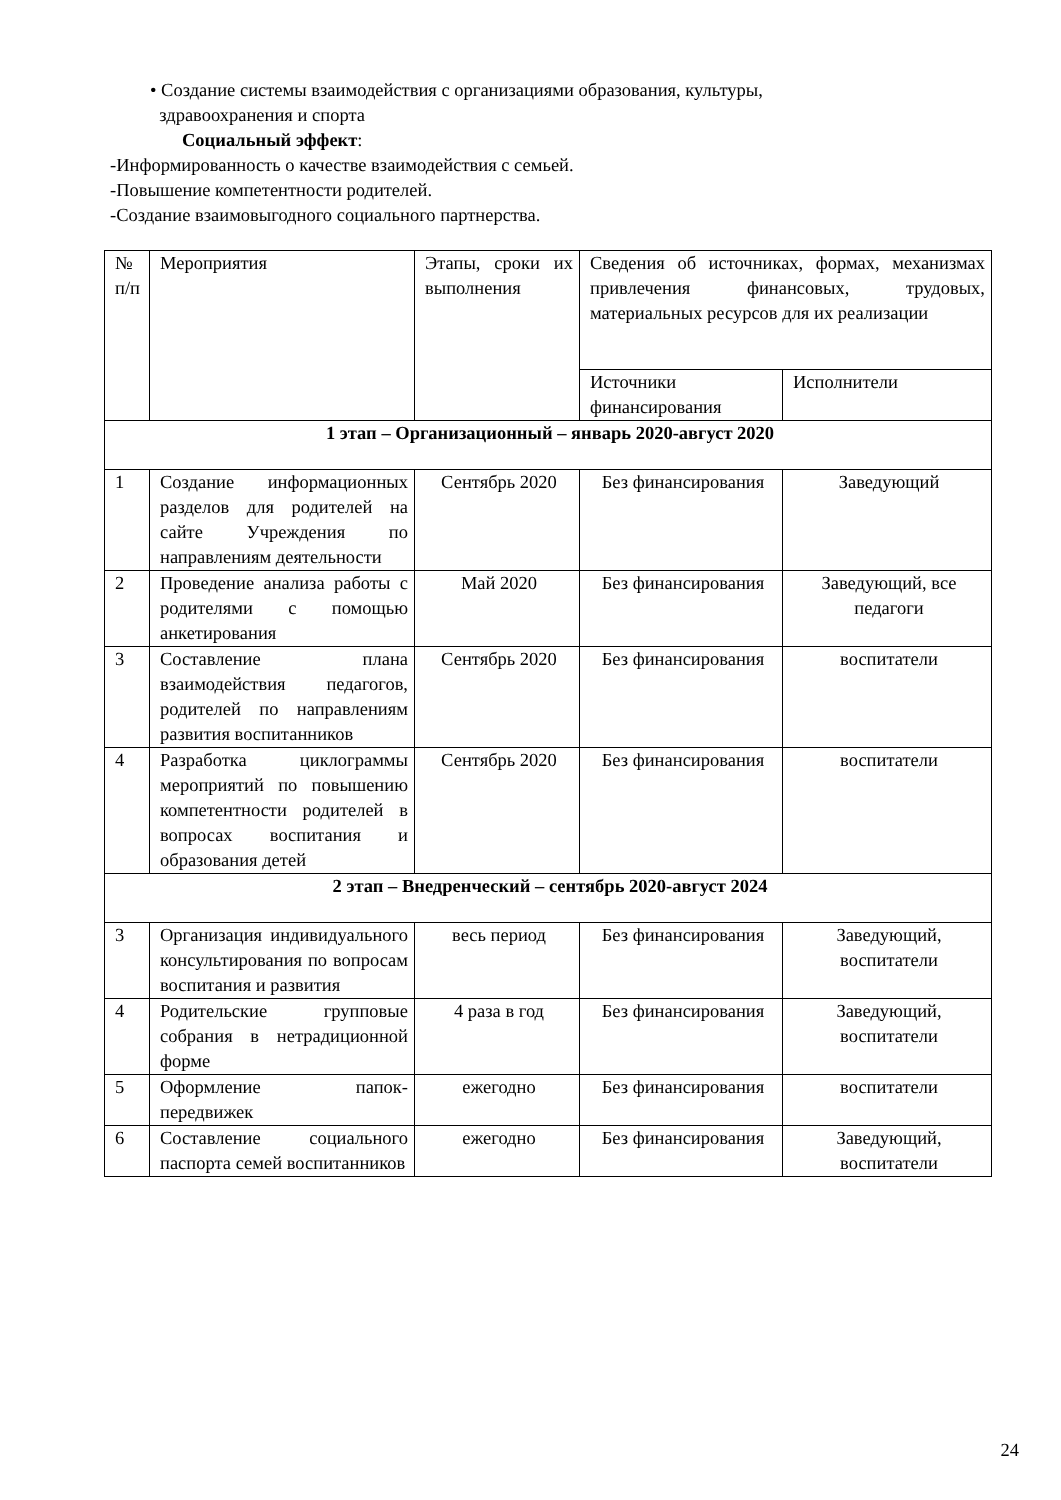• Создание системы взаимодействия с организациями образования, культуры,
здравоохранения и спорта
Социальный эффект:
-Информированность о качестве взаимодействия с семьей.
-Повышение компетентности родителей.
-Создание взаимовыгодного социального партнерства.
| № п/п | Мероприятия | Этапы, сроки их выполнения | Сведения об источниках, формах, механизмах привлечения финансовых, трудовых, материальных ресурсов для их реализации | |
| | | | Источники финансирования | Исполнители |
| 1 этап – Организационный – январь 2020-август 2020 | | | | |
| 1 | Создание информационных разделов для родителей на сайте Учреждения по направлениям деятельности | Сентябрь 2020 | Без финансирования | Заведующий |
| 2 | Проведение анализа работы с родителями с помощью анкетирования | Май 2020 | Без финансирования | Заведующий, все педагоги |
| 3 | Составление плана взаимодействия педагогов, родителей по направлениям развития воспитанников | Сентябрь 2020 | Без финансирования | воспитатели |
| 4 | Разработка циклограммы мероприятий по повышению компетентности родителей в вопросах воспитания и образования детей | Сентябрь 2020 | Без финансирования | воспитатели |
| 2 этап – Внедренческий – сентябрь 2020-август 2024 | | | | |
| 3 | Организация индивидуального консультирования по вопросам воспитания и развития | весь период | Без финансирования | Заведующий, воспитатели |
| 4 | Родительские групповые собрания в нетрадиционной форме | 4 раза в год | Без финансирования | Заведующий, воспитатели |
| 5 | Оформление папок-передвижек | ежегодно | Без финансирования | воспитатели |
| 6 | Составление социального паспорта семей воспитанников | ежегодно | Без финансирования | Заведующий, воспитатели |
24